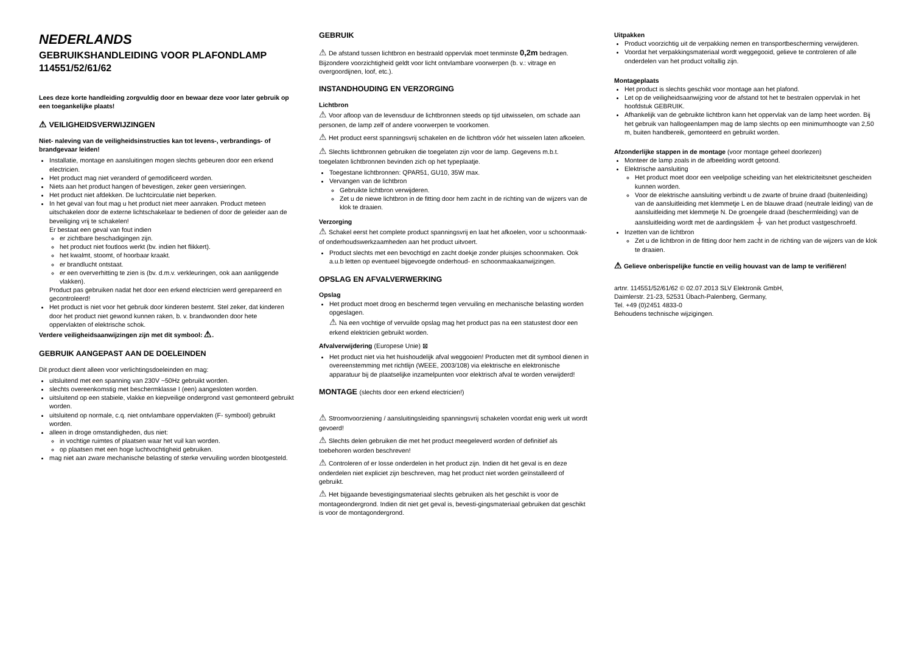NEDERLANDS
GEBRUIKSHANDLEIDING VOOR PLAFONDLAMP
114551/52/61/62
Lees deze korte handleiding zorgvuldig door en bewaar deze voor later gebruik op een toegankelijke plaats!
⚠ VEILIGHEIDSVERWIJZINGEN
Niet- naleving van de veiligheidsinstructies kan tot levens-, verbrandings- of brandgevaar leiden!
Installatie, montage en aansluitingen mogen slechts gebeuren door een erkend electricien.
Het product mag niet veranderd of gemodificeerd worden.
Niets aan het product hangen of bevestigen, zeker geen versieringen.
Het product niet afdekken. De luchtcirculatie niet beperken.
In het geval van fout mag u het product niet meer aanraken. Product meteen uitschakelen door de externe lichtschakelaar te bedienen of door de geleider aan de beveiliging vrij te schakelen!
Er bestaat een geval van fout indien
er zichtbare beschadigingen zijn.
het product niet foutloos werkt (bv. indien het flikkert).
het kwalmt, stoomt, of hoorbaar kraakt.
er brandlucht ontstaat.
er een oververhitting te zien is (bv. d.m.v. verkleuringen, ook aan aanliggende vlakken).
Product pas gebruiken nadat het door een erkend electricien werd gerepareerd en gecontroleerd!
Het product is niet voor het gebruik door kinderen bestemt. Stel zeker, dat kinderen door het product niet gewond kunnen raken, b. v. brandwonden door hete oppervlakten of elektrische schok.
Verdere veiligheidsaanwijzingen zijn met dit symbool: ⚠.
GEBRUIK AANGEPAST AAN DE DOELEINDEN
Dit product dient alleen voor verlichtingsdoeleinden en mag:
uitsluitend met een spanning van 230V ~50Hz gebruikt worden.
slechts overeenkomstig met beschermklasse I (een) aangesloten worden.
uitsluitend op een stabiele, vlakke en kiepveilige ondergrond vast gemonteerd gebruikt worden.
uitsluitend op normale, c.q. niet ontvlambare oppervlakten (F- symbool) gebruikt worden.
alleen in droge omstandigheden, dus niet:
in vochtige ruimtes of plaatsen waar het vuil kan worden.
op plaatsen met een hoge luchtvochtigheid gebruiken.
mag niet aan zware mechanische belasting of sterke vervuiling worden blootgesteld.
GEBRUIK
⚠ De afstand tussen lichtbron en bestraald oppervlak moet tenminste 0,2m bedragen. Bijzondere voorzichtigheid geldt voor licht ontvlambare voorwerpen (b. v.: vitrage en overgoordijnen, loof, etc.).
INSTANDHOUDING EN VERZORGING
Lichtbron
⚠ Voor afloop van de levensduur de lichtbronnen steeds op tijd uitwisselen, om schade aan personen, de lamp zelf of andere voorwerpen te voorkomen.
⚠ Het product eerst spanningsvrij schakelen en de lichtbron vóór het wisselen laten afkoelen.
⚠ Slechts lichtbronnen gebruiken die toegelaten zijn voor de lamp. Gegevens m.b.t. toegelaten lichtbronnen bevinden zich op het typeplaatje.
Toegestane lichtbronnen: QPAR51, GU10, 35W max.
Vervangen van de lichtbron
Gebruikte lichtbron verwijderen.
Zet u de niewe lichtbron in de fitting door hem zacht in de richting van de wijzers van de klok te draaien.
Verzorging
⚠ Schakel eerst het complete product spanningsvrij en laat het afkoelen, voor u schoonmaak- of onderhoudswerkzaamheden aan het product uitvoert.
Product slechts met een bevochtigd en zacht doekje zonder pluisjes schoonmaken. Ook a.u.b letten op eventueel bijgevoegde onderhoud- en schoonmaakaanwijzingen.
OPSLAG EN AFVALVERWERKING
Opslag
Het product moet droog en beschermd tegen vervuiling en mechanische belasting worden opgeslagen.
⚠ Na een vochtige of vervuilde opslag mag het product pas na een statustest door een erkend elektricien gebruikt worden.
Afvalverwijdering (Europese Unie) ⊠
Het product niet via het huishoudelijk afval weggooien! Producten met dit symbool dienen in overeenstemming met richtlijn (WEEE, 2003/108) via elektrische en elektronische apparatuur bij de plaatselijke inzamelpunten voor elektrisch afval te worden verwijderd!
MONTAGE (slechts door een erkend electricien!)
⚠ Stroomvoorziening / aansluitingsleiding spanningsvrij schakelen voordat enig werk uit wordt gevoerd!
⚠ Slechts delen gebruiken die met het product meegeleverd worden of definitief als toebehoren worden beschreven!
⚠ Controleren of er losse onderdelen in het product zijn. Indien dit het geval is en deze onderdelen niet expliciet zijn beschreven, mag het product niet worden geïnstalleerd of gebruikt.
⚠ Het bijgaande bevestigingsmateriaal slechts gebruiken als het geschikt is voor de montageondergrond. Indien dit niet get geval is, bevesti-gingsmateriaal gebruiken dat geschikt is voor de montagondergrond.
Uitpakken
Product voorzichtig uit de verpakking nemen en transportbescherming verwijderen.
Voordat het verpakkingsmateriaal wordt weggegooid, gelieve te controleren of alle onderdelen van het product voltallig zijn.
Montageplaats
Het product is slechts geschikt voor montage aan het plafond.
Let op de veiligheidsaanwijzing voor de afstand tot het te bestralen oppervlak in het hoofdstuk GEBRUIK.
Afhankelijk van de gebruikte lichtbron kann het oppervlak van de lamp heet worden. Bij het gebruik van hallogeenlampen mag de lamp slechts op een minimumhoogte van 2,50 m, buiten handbereik, gemonteerd en gebruikt worden.
Afzonderlijke stappen in de montage (voor montage geheel doorlezen)
Monteer de lamp zoals in de afbeelding wordt getoond.
Elektrische aansluiting
Het product moet door een veelpolige scheiding van het elektriciteitsnet gescheiden kunnen worden.
Voor de elektrische aansluiting verbindt u de zwarte of bruine draad (buitenleiding) van de aansluitleiding met klemmetje L en de blauwe draad (neutrale leiding) van de aansluitleiding met klemmetje N. De groengele draad (beschermleiding) van de aansluitleiding wordt met de aardingsklem ⏚ van het product vastgeschroefd.
Inzetten van de lichtbron
Zet u de lichtbron in de fitting door hem zacht in de richting van de wijzers van de klok te draaien.
⚠ Gelieve onberispelijke functie en veilig houvast van de lamp te verifiëren!
artnr. 114551/52/61/62 © 02.07.2013 SLV Elektronik GmbH,
Daimlerstr. 21-23, 52531 Übach-Palenberg, Germany,
Tel. +49 (0)2451 4833-0
Behoudens technische wijzigingen.